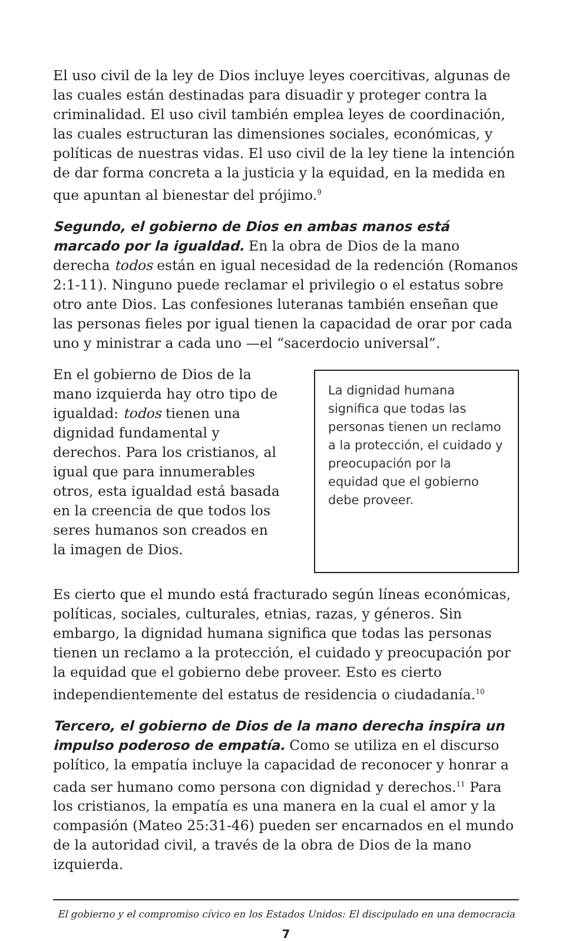El uso civil de la ley de Dios incluye leyes coercitivas, algunas de las cuales están destinadas para disuadir y proteger contra la criminalidad. El uso civil también emplea leyes de coordinación, las cuales estructuran las dimensiones sociales, económicas, y políticas de nuestras vidas. El uso civil de la ley tiene la intención de dar forma concreta a la justicia y la equidad, en la medida en que apuntan al bienestar del prójimo.<sup>9</sup>
Segundo, el gobierno de Dios en ambas manos está marcado por la igualdad. En la obra de Dios de la mano derecha todos están en igual necesidad de la redención (Romanos 2:1-11). Ninguno puede reclamar el privilegio o el estatus sobre otro ante Dios. Las confesiones luteranas también enseñan que las personas fieles por igual tienen la capacidad de orar por cada uno y ministrar a cada uno —el “sacerdocio universal”.
En el gobierno de Dios de la mano izquierda hay otro tipo de igualdad: todos tienen una dignidad fundamental y derechos. Para los cristianos, al igual que para innumerables otros, esta igualdad está basada en la creencia de que todos los seres humanos son creados en la imagen de Dios.
La dignidad humana significa que todas las personas tienen un reclamo a la protección, el cuidado y preocupación por la equidad que el gobierno debe proveer.
Es cierto que el mundo está fracturado según líneas económicas, políticas, sociales, culturales, etnias, razas, y géneros. Sin embargo, la dignidad humana significa que todas las personas tienen un reclamo a la protección, el cuidado y preocupación por la equidad que el gobierno debe proveer. Esto es cierto independientemente del estatus de residencia o ciudadanía.<sup>10</sup>
Tercero, el gobierno de Dios de la mano derecha inspira un impulso poderoso de empatía. Como se utiliza en el discurso político, la empatía incluye la capacidad de reconocer y honrar a cada ser humano como persona con dignidad y derechos.<sup>11</sup> Para los cristianos, la empatía es una manera en la cual el amor y la compasión (Mateo 25:31-46) pueden ser encarnados en el mundo de la autoridad civil, a través de la obra de Dios de la mano izquierda.
El gobierno y el compromiso cívico en los Estados Unidos: El discipulado en una democracia
7